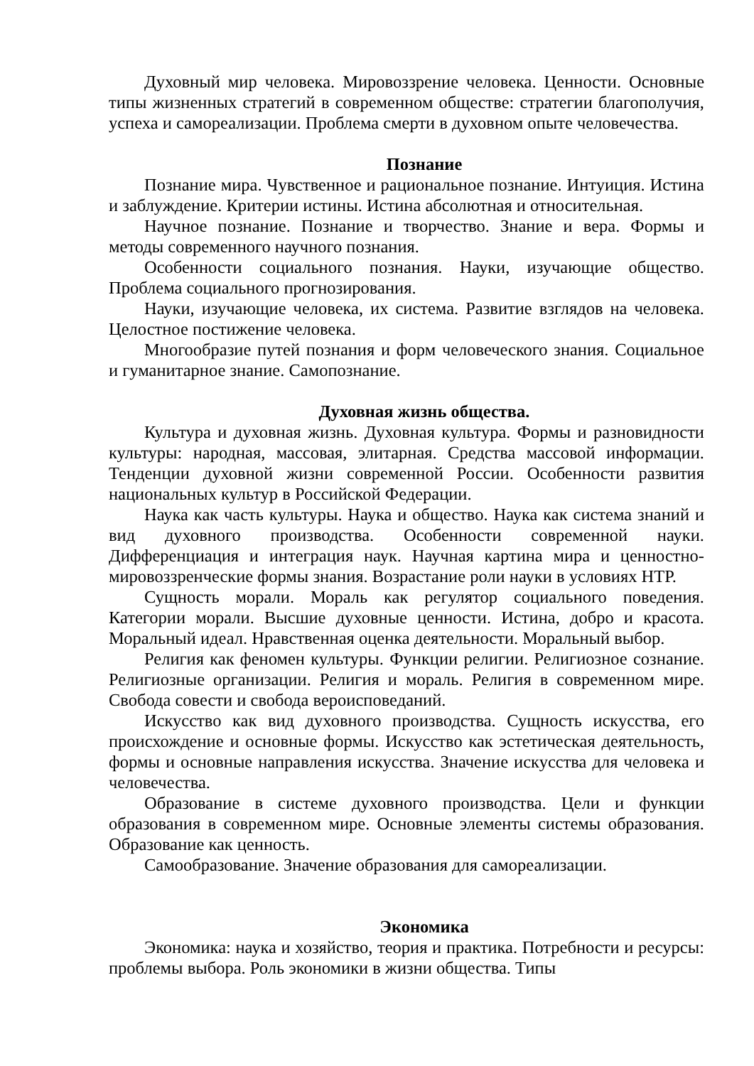Духовный мир человека. Мировоззрение человека. Ценности. Основные типы жизненных стратегий в современном обществе: стратегии благополучия, успеха и самореализации. Проблема смерти в духовном опыте человечества.
Познание
Познание мира. Чувственное и рациональное познание. Интуиция. Истина и заблуждение. Критерии истины. Истина абсолютная и относительная.
Научное познание. Познание и творчество. Знание и вера. Формы и методы современного научного познания.
Особенности социального познания. Науки, изучающие общество. Проблема социального прогнозирования.
Науки, изучающие человека, их система. Развитие взглядов на человека. Целостное постижение человека.
Многообразие путей познания и форм человеческого знания. Социальное и гуманитарное знание. Самопознание.
Духовная жизнь общества.
Культура и духовная жизнь. Духовная культура. Формы и разновидности культуры: народная, массовая, элитарная. Средства массовой информации. Тенденции духовной жизни современной России. Особенности развития национальных культур в Российской Федерации.
Наука как часть культуры. Наука и общество. Наука как система знаний и вид духовного производства. Особенности современной науки. Дифференциация и интеграция наук. Научная картина мира и ценностно-мировоззренческие формы знания. Возрастание роли науки в условиях НТР.
Сущность морали. Мораль как регулятор социального поведения. Категории морали. Высшие духовные ценности. Истина, добро и красота. Моральный идеал. Нравственная оценка деятельности. Моральный выбор.
Религия как феномен культуры. Функции религии. Религиозное сознание. Религиозные организации. Религия и мораль. Религия в современном мире. Свобода совести и свобода вероисповеданий.
Искусство как вид духовного производства. Сущность искусства, его происхождение и основные формы. Искусство как эстетическая деятельность, формы и основные направления искусства. Значение искусства для человека и человечества.
Образование в системе духовного производства. Цели и функции образования в современном мире. Основные элементы системы образования. Образование как ценность.
Самообразование. Значение образования для самореализации.
Экономика
Экономика: наука и хозяйство, теория и практика. Потребности и ресурсы: проблемы выбора. Роль экономики в жизни общества. Типы